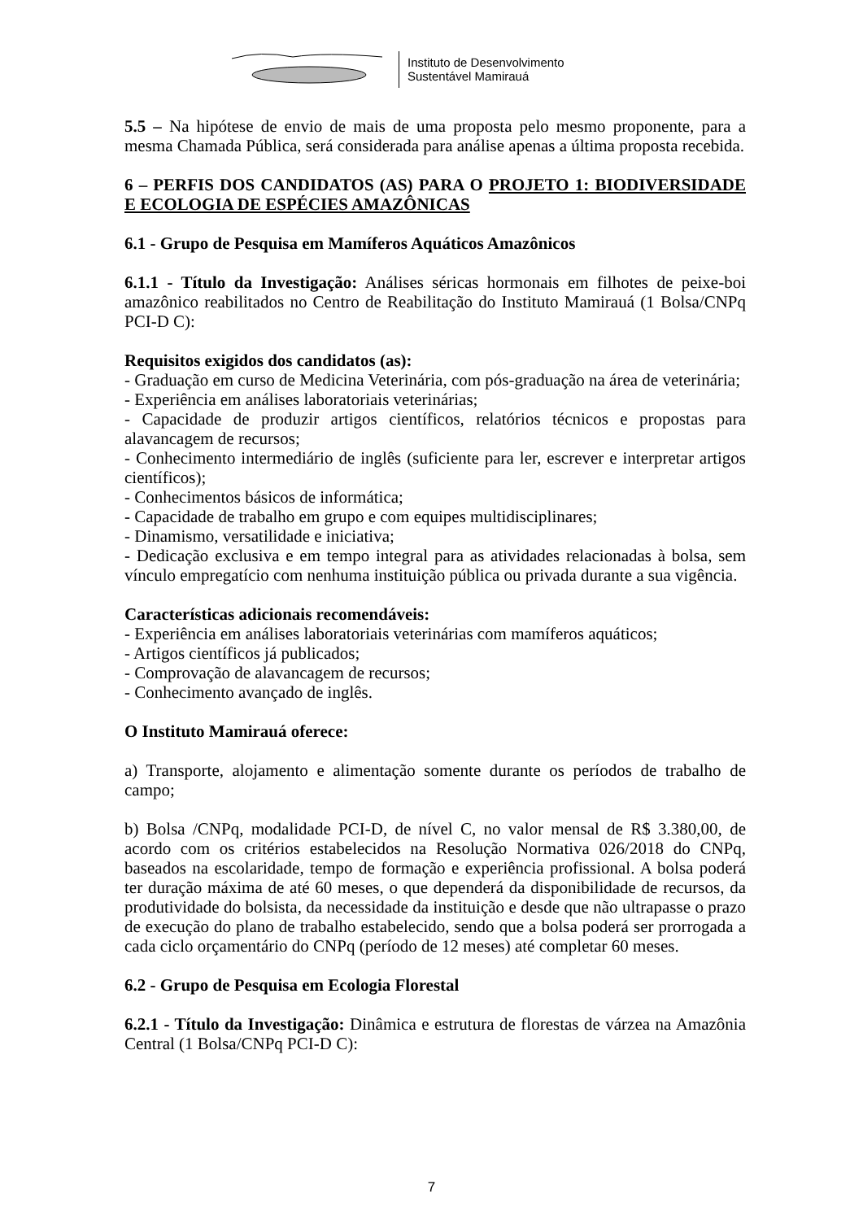Instituto de Desenvolvimento
Sustentável Mamirauá
5.5 – Na hipótese de envio de mais de uma proposta pelo mesmo proponente, para a mesma Chamada Pública, será considerada para análise apenas a última proposta recebida.
6 – PERFIS DOS CANDIDATOS (AS) PARA O PROJETO 1: BIODIVERSIDADE E ECOLOGIA DE ESPÉCIES AMAZÔNICAS
6.1 - Grupo de Pesquisa em Mamíferos Aquáticos Amazônicos
6.1.1 - Título da Investigação: Análises séricas hormonais em filhotes de peixe-boi amazônico reabilitados no Centro de Reabilitação do Instituto Mamirauá (1 Bolsa/CNPq PCI-D C):
Requisitos exigidos dos candidatos (as):
- Graduação em curso de Medicina Veterinária, com pós-graduação na área de veterinária;
- Experiência em análises laboratoriais veterinárias;
- Capacidade de produzir artigos científicos, relatórios técnicos e propostas para alavancagem de recursos;
- Conhecimento intermediário de inglês (suficiente para ler, escrever e interpretar artigos científicos);
- Conhecimentos básicos de informática;
- Capacidade de trabalho em grupo e com equipes multidisciplinares;
- Dinamismo, versatilidade e iniciativa;
- Dedicação exclusiva e em tempo integral para as atividades relacionadas à bolsa, sem vínculo empregatício com nenhuma instituição pública ou privada durante a sua vigência.
Características adicionais recomendáveis:
- Experiência em análises laboratoriais veterinárias com mamíferos aquáticos;
- Artigos científicos já publicados;
- Comprovação de alavancagem de recursos;
- Conhecimento avançado de inglês.
O Instituto Mamirauá oferece:
a) Transporte, alojamento e alimentação somente durante os períodos de trabalho de campo;
b) Bolsa /CNPq, modalidade PCI-D, de nível C, no valor mensal de R$ 3.380,00, de acordo com os critérios estabelecidos na Resolução Normativa 026/2018 do CNPq, baseados na escolaridade, tempo de formação e experiência profissional. A bolsa poderá ter duração máxima de até 60 meses, o que dependerá da disponibilidade de recursos, da produtividade do bolsista, da necessidade da instituição e desde que não ultrapasse o prazo de execução do plano de trabalho estabelecido, sendo que a bolsa poderá ser prorrogada a cada ciclo orçamentário do CNPq (período de 12 meses) até completar 60 meses.
6.2 - Grupo de Pesquisa em Ecologia Florestal
6.2.1 - Título da Investigação: Dinâmica e estrutura de florestas de várzea na Amazônia Central (1 Bolsa/CNPq PCI-D C):
7